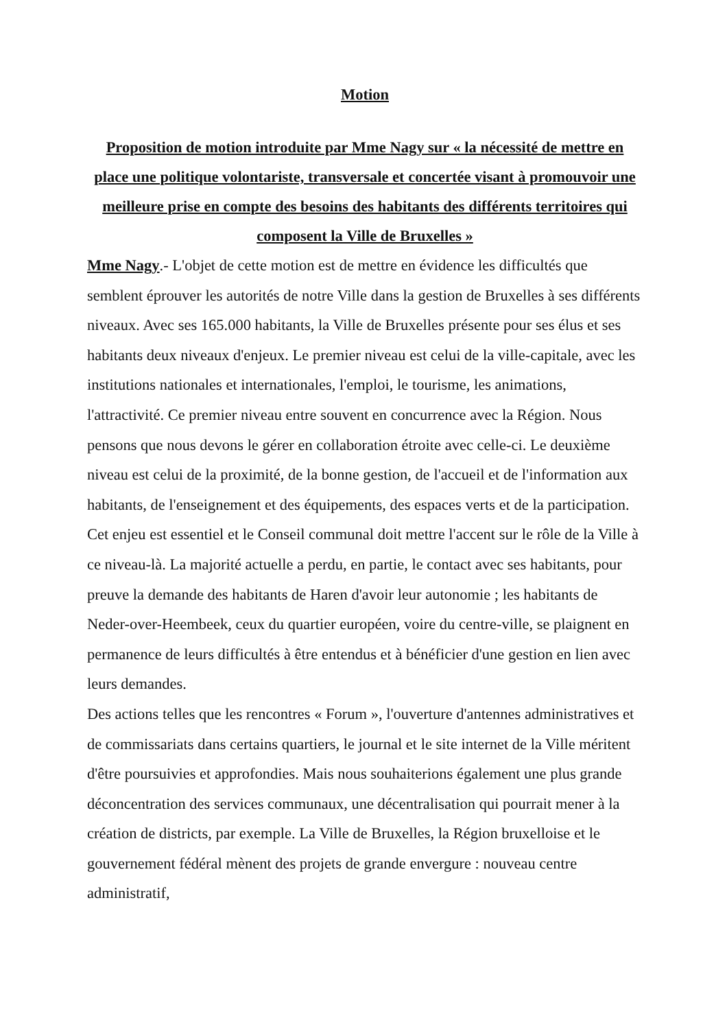Motion
Proposition de motion introduite par Mme Nagy sur « la nécessité de mettre en place une politique volontariste, transversale et concertée visant à promouvoir une meilleure prise en compte des besoins des habitants des différents territoires qui composent la Ville de Bruxelles »
Mme Nagy.- L'objet de cette motion est de mettre en évidence les difficultés que semblent éprouver les autorités de notre Ville dans la gestion de Bruxelles à ses différents niveaux. Avec ses 165.000 habitants, la Ville de Bruxelles présente pour ses élus et ses habitants deux niveaux d'enjeux. Le premier niveau est celui de la ville-capitale, avec les institutions nationales et internationales, l'emploi, le tourisme, les animations, l'attractivité. Ce premier niveau entre souvent en concurrence avec la Région. Nous pensons que nous devons le gérer en collaboration étroite avec celle-ci. Le deuxième niveau est celui de la proximité, de la bonne gestion, de l'accueil et de l'information aux habitants, de l'enseignement et des équipements, des espaces verts et de la participation. Cet enjeu est essentiel et le Conseil communal doit mettre l'accent sur le rôle de la Ville à ce niveau-là. La majorité actuelle a perdu, en partie, le contact avec ses habitants, pour preuve la demande des habitants de Haren d'avoir leur autonomie ; les habitants de Neder-over-Heembeek, ceux du quartier européen, voire du centre-ville, se plaignent en permanence de leurs difficultés à être entendus et à bénéficier d'une gestion en lien avec leurs demandes.
Des actions telles que les rencontres « Forum », l'ouverture d'antennes administratives et de commissariats dans certains quartiers, le journal et le site internet de la Ville méritent d'être poursuivies et approfondies. Mais nous souhaiterions également une plus grande déconcentration des services communaux, une décentralisation qui pourrait mener à la création de districts, par exemple. La Ville de Bruxelles, la Région bruxelloise et le gouvernement fédéral mènent des projets de grande envergure : nouveau centre administratif,